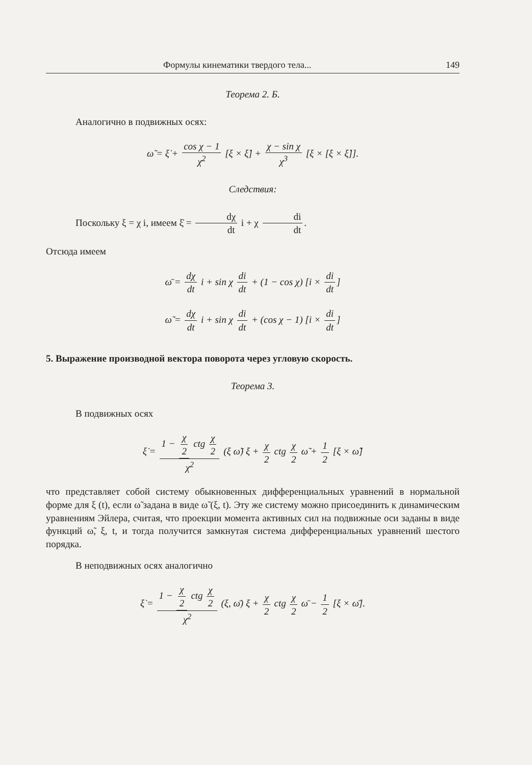Формулы кинематики твердого тела... 149
Теорема 2. Б.
Аналогично в подвижных осях:
ω̃ = ξ̇ + cos χ − 1 χ<sup>2</sup> [ξ × ξ̇] + χ − sin χ χ<sup>3</sup> [ξ × [ξ × ξ̇]].
Следствия:
Поскольку ξ = χ i, имеем ξ̇ = dχ dt i + χ di dt.
Отсюда имеем
ω̄ = dχ dt i + sin χ di dt + (1 − cos χ) [i × di dt]
ω̃ = dχ dt i + sin χ di dt + (cos χ − 1) [i × di dt]
5. Выражение производной вектора поворота через угловую скорость.
Теорема 3.
В подвижных осях
ξ̇ = 1 − χ 2 ctg χ 2 χ<sup>2</sup> (ξ ω̃) ξ + χ 2 ctg χ 2 ω̃ + 1 2 [ξ × ω̃]
что представляет собой систему обыкновенных дифференциальных уравнений в нормальной форме для ξ (t), если ω̃ задана в виде ω̃ (ξ, t). Эту же систему можно присоединить к динамическим уравнениям Эйлера, считая, что проекции момента активных сил на подвижные оси заданы в виде функций ω̃, ξ, t, и тогда получится замкнутая система дифференциальных уравнений шестого порядка.
В неподвижных осях аналогично
ξ̇ = 1 − χ 2 ctg χ 2 χ<sup>2</sup> (ξ, ω̄) ξ + χ 2 ctg χ 2 ω̄ − 1 2 [ξ × ω̄].